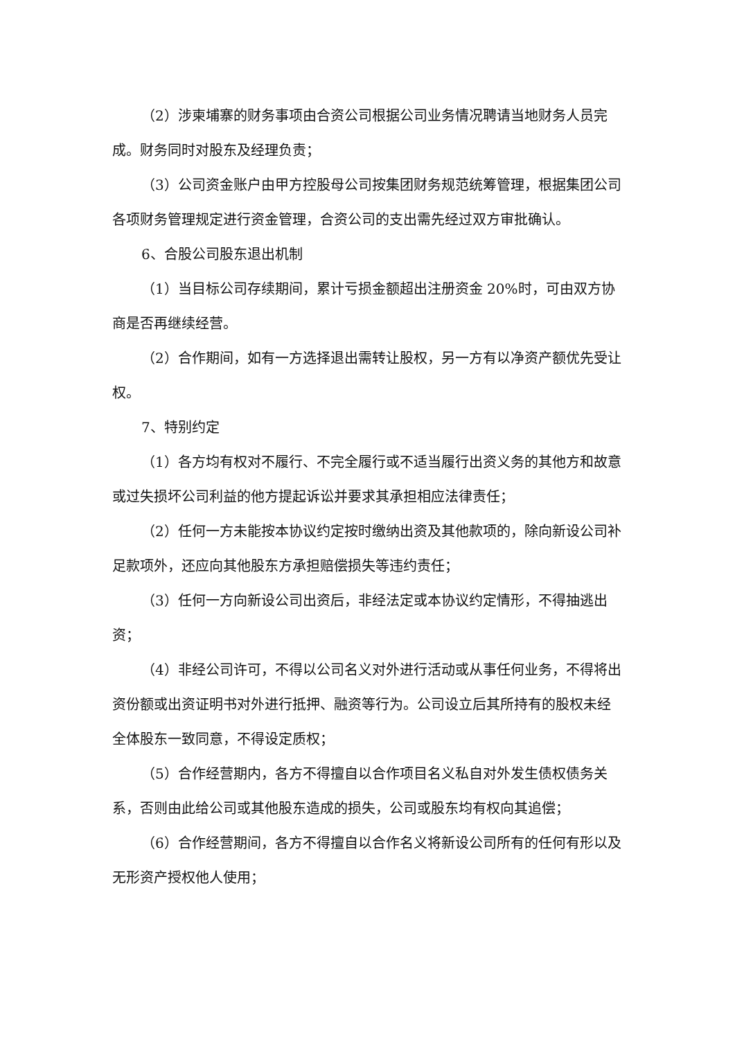（2）涉柬埔寨的财务事项由合资公司根据公司业务情况聘请当地财务人员完成。财务同时对股东及经理负责；
（3）公司资金账户由甲方控股母公司按集团财务规范统筹管理，根据集团公司各项财务管理规定进行资金管理，合资公司的支出需先经过双方审批确认。
6、合股公司股东退出机制
（1）当目标公司存续期间，累计亏损金额超出注册资金 20%时，可由双方协商是否再继续经营。
（2）合作期间，如有一方选择退出需转让股权，另一方有以净资产额优先受让权。
7、特别约定
（1）各方均有权对不履行、不完全履行或不适当履行出资义务的其他方和故意或过失损坏公司利益的他方提起诉讼并要求其承担相应法律责任；
（2）任何一方未能按本协议约定按时缴纳出资及其他款项的，除向新设公司补足款项外，还应向其他股东方承担赔偿损失等违约责任；
（3）任何一方向新设公司出资后，非经法定或本协议约定情形，不得抽逃出资；
（4）非经公司许可，不得以公司名义对外进行活动或从事任何业务，不得将出资份额或出资证明书对外进行抵押、融资等行为。公司设立后其所持有的股权未经全体股东一致同意，不得设定质权；
（5）合作经营期内，各方不得擅自以合作项目名义私自对外发生债权债务关系，否则由此给公司或其他股东造成的损失，公司或股东均有权向其追偿；
（6）合作经营期间，各方不得擅自以合作名义将新设公司所有的任何有形以及无形资产授权他人使用；